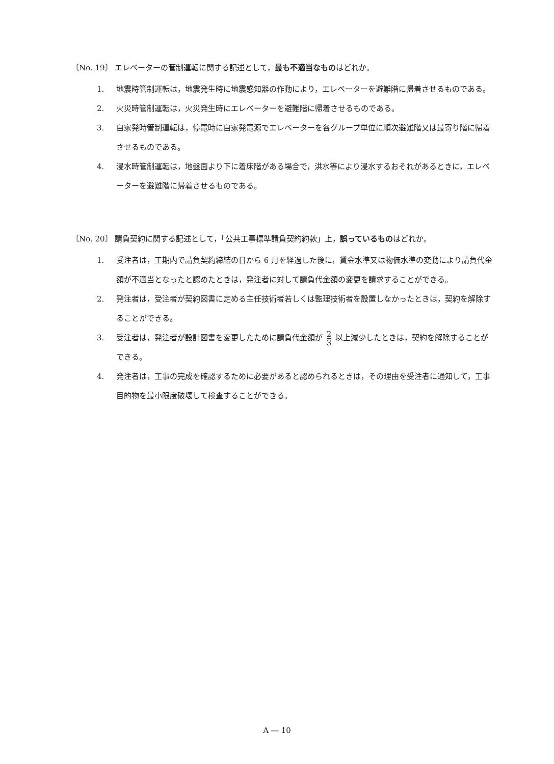〔No. 19〕 エレベーターの管制運転に関する記述として，最も不適当なものはどれか。
1. 地震時管制運転は，地震発生時に地震感知器の作動により，エレベーターを避難階に帰着させるものである。
2. 火災時管制運転は，火災発生時にエレベーターを避難階に帰着させるものである。
3. 自家発時管制運転は，停電時に自家発電源でエレベーターを各グループ単位に順次避難階又は最寄り階に帰着させるものである。
4. 浸水時管制運転は，地盤面より下に着床階がある場合で，洪水等により浸水するおそれがあるときに，エレベーターを避難階に帰着させるものである。
〔No. 20〕 請負契約に関する記述として，「公共工事標準請負契約約款」上，誤っているものはどれか。
1. 受注者は，工期内で請負契約締結の日から 6 月を経過した後に，賃金水準又は物価水準の変動により請負代金額が不適当となったと認めたときは，発注者に対して請負代金額の変更を請求することができる。
2. 発注者は，受注者が契約図書に定める主任技術者若しくは監理技術者を設置しなかったときは，契約を解除することができる。
3. 受注者は，発注者が設計図書を変更したために請負代金額が 2 3 以上減少したときは，契約を解除することができる。
4. 発注者は，工事の完成を確認するために必要があると認められるときは，その理由を受注者に通知して，工事目的物を最小限度破壊して検査することができる。
A ― 10